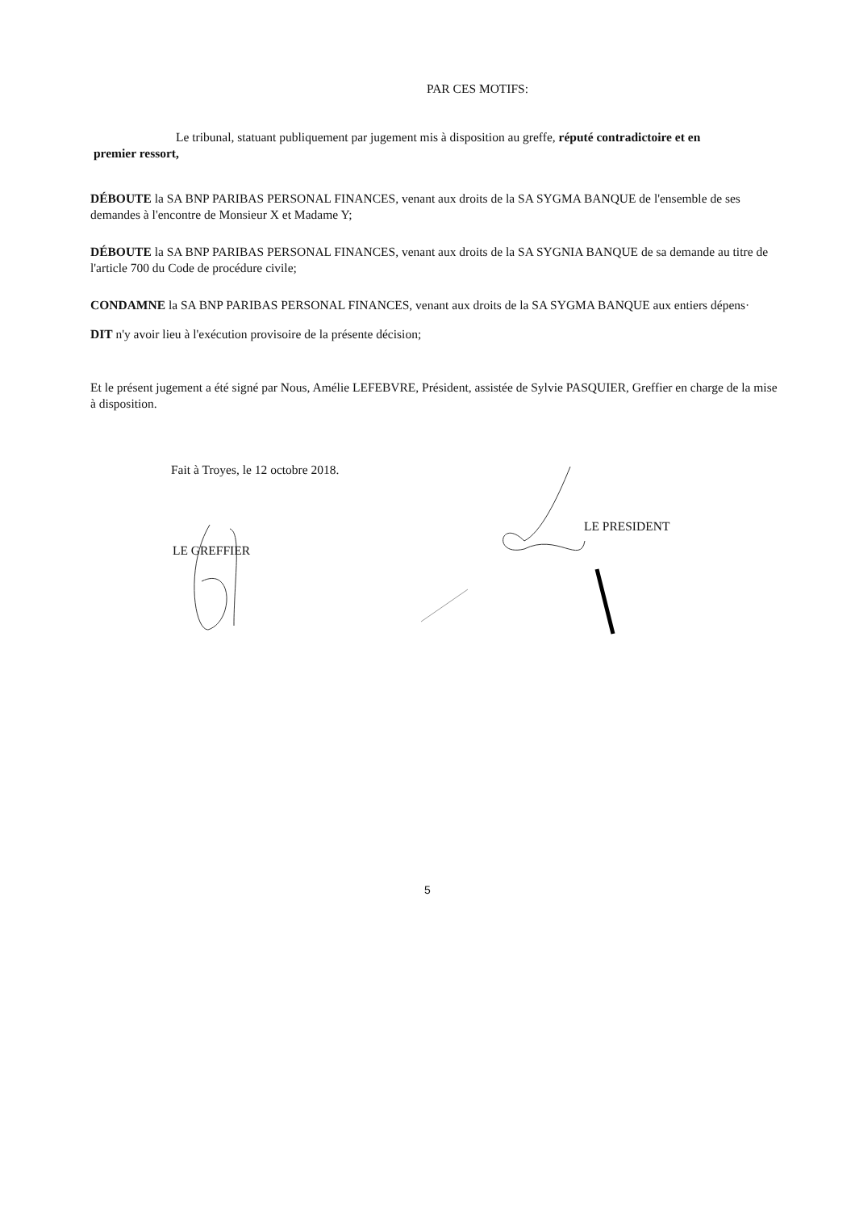PAR CES MOTIFS:
Le tribunal, statuant publiquement par jugement mis à disposition au greffe, réputé contradictoire et en
premier ressort,
DÉBOUTE la SA BNP PARIBAS PERSONAL FINANCES, venant aux droits de la SA SYGMA BANQUE de l'ensemble de ses demandes à l'encontre de Monsieur X et Madame Y;
DÉBOUTE la SA BNP PARIBAS PERSONAL FINANCES, venant aux droits de la SA SYGNIA BANQUE de sa demande au titre de l'article 700 du Code de procédure civile;
CONDAMNE la SA BNP PARIBAS PERSONAL FINANCES, venant aux droits de la SA SYGMA BANQUE aux entiers dépens·
DIT n'y avoir lieu à l'exécution provisoire de la présente décision;
Et le présent jugement a été signé par Nous, Amélie LEFEBVRE, Président, assistée de Sylvie PASQUIER, Greffier en charge de la mise à disposition.
Fait à Troyes, le 12 octobre 2018.
LE GREFFIER
LE PRESIDENT
5